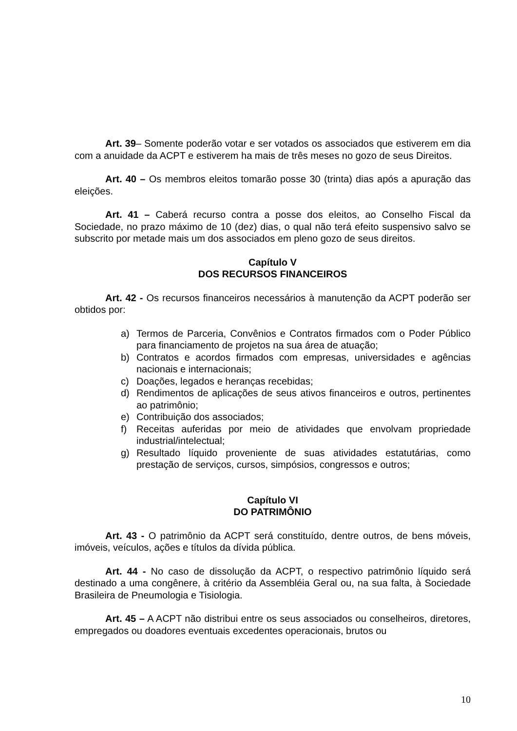Art. 39– Somente poderão votar e ser votados os associados que estiverem em dia com a anuidade da ACPT e estiverem ha mais de três meses no gozo de seus Direitos.
Art. 40 – Os membros eleitos tomarão posse 30 (trinta) dias após a apuração das eleições.
Art. 41 – Caberá recurso contra a posse dos eleitos, ao Conselho Fiscal da Sociedade, no prazo máximo de 10 (dez) dias, o qual não terá efeito suspensivo salvo se subscrito por metade mais um dos associados em pleno gozo de seus direitos.
Capítulo V
DOS RECURSOS FINANCEIROS
Art. 42 - Os recursos financeiros necessários à manutenção da ACPT poderão ser obtidos por:
a) Termos de Parceria, Convênios e Contratos firmados com o Poder Público para financiamento de projetos na sua área de atuação;
b) Contratos e acordos firmados com empresas, universidades e agências nacionais e internacionais;
c) Doações, legados e heranças recebidas;
d) Rendimentos de aplicações de seus ativos financeiros e outros, pertinentes ao patrimônio;
e) Contribuição dos associados;
f) Receitas auferidas por meio de atividades que envolvam propriedade industrial/intelectual;
g) Resultado líquido proveniente de suas atividades estatutárias, como prestação de serviços, cursos, simpósios, congressos e outros;
Capítulo VI
DO PATRIMÔNIO
Art. 43 - O patrimônio da ACPT será constituído, dentre outros, de bens móveis, imóveis, veículos, ações e títulos da dívida pública.
Art. 44 - No caso de dissolução da ACPT, o respectivo patrimônio líquido será destinado a uma congênere, à critério da Assembléia Geral ou, na sua falta, à Sociedade Brasileira de Pneumologia e Tisiologia.
Art. 45 – A ACPT não distribui entre os seus associados ou conselheiros, diretores, empregados ou doadores eventuais excedentes operacionais, brutos ou
10